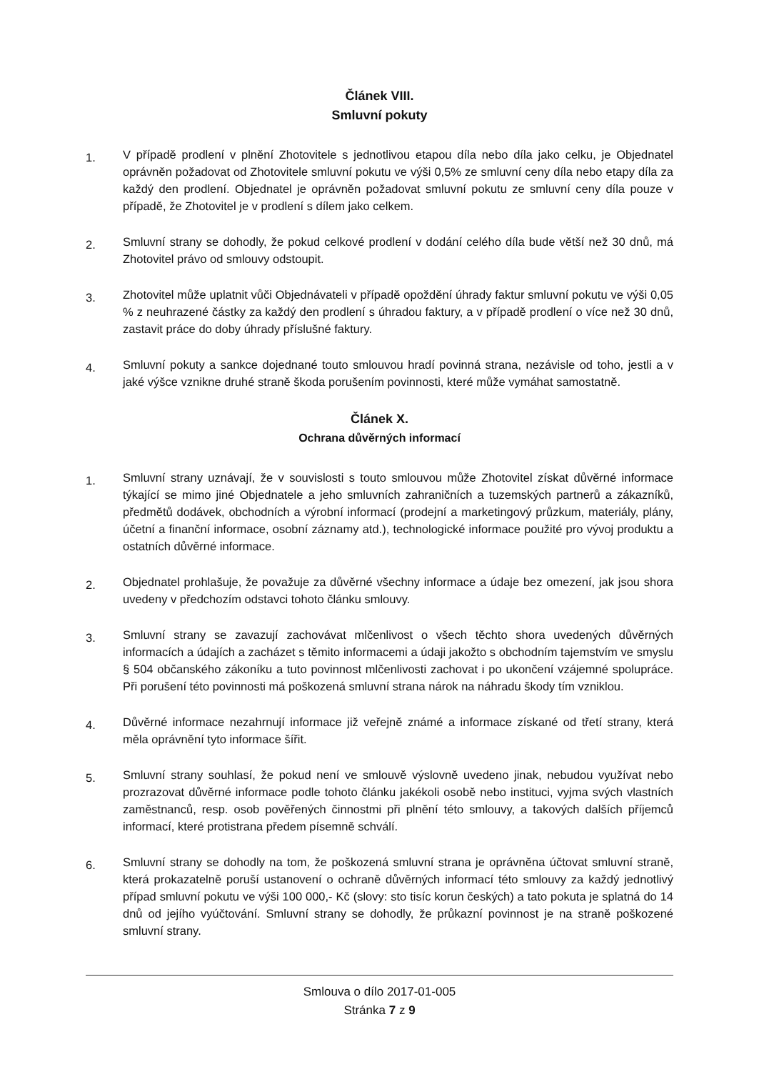Článek VIII.
Smluvní pokuty
1.
V případě prodlení v plnění Zhotovitele s jednotlivou etapou díla nebo díla jako celku, je Objednatel oprávněn požadovat od Zhotovitele smluvní pokutu ve výši 0,5% ze smluvní ceny díla nebo etapy díla za každý den prodlení. Objednatel je oprávněn požadovat smluvní pokutu ze smluvní ceny díla pouze v případě, že Zhotovitel je v prodlení s dílem jako celkem.
2.
Smluvní strany se dohodly, že pokud celkové prodlení v dodání celého díla bude větší než 30 dnů, má Zhotovitel právo od smlouvy odstoupit.
3.
Zhotovitel může uplatnit vůči Objednávateli v případě opoždění úhrady faktur smluvní pokutu ve výši 0,05 % z neuhrazené částky za každý den prodlení s úhradou faktury, a v případě prodlení o více než 30 dnů, zastavit práce do doby úhrady příslušné faktury.
4.
Smluvní pokuty a sankce dojednané touto smlouvou hradí povinná strana, nezávisle od toho, jestli a v jaké výšce vznikne druhé straně škoda porušením povinnosti, které může vymáhat samostatně.
Článek X.
Ochrana důvěrných informací
1.
Smluvní strany uznávají, že v souvislosti s touto smlouvou může Zhotovitel získat důvěrné informace týkající se mimo jiné Objednatele a jeho smluvních zahraničních a tuzemských partnerů a zákazníků, předmětů dodávek, obchodních a výrobní informací (prodejní a marketingový průzkum, materiály, plány, účetní a finanční informace, osobní záznamy atd.), technologické informace použité pro vývoj produktu a ostatních důvěrné informace.
2.
Objednatel prohlašuje, že považuje za důvěrné všechny informace a údaje bez omezení, jak jsou shora uvedeny v předchozím odstavci tohoto článku smlouvy.
3.
Smluvní strany se zavazují zachovávat mlčenlivost o všech těchto shora uvedených důvěrných informacích a údajích a zacházet s těmito informacemi a údaji jakožto s obchodním tajemstvím ve smyslu § 504 občanského zákoníku a tuto povinnost mlčenlivosti zachovat i po ukončení vzájemné spolupráce. Při porušení této povinnosti má poškozená smluvní strana nárok na náhradu škody tím vzniklou.
4.
Důvěrné informace nezahrnují informace již veřejně známé a informace získané od třetí strany, která měla oprávnění tyto informace šířit.
5.
Smluvní strany souhlasí, že pokud není ve smlouvě výslovně uvedeno jinak, nebudou využívat nebo prozrazovat důvěrné informace podle tohoto článku jakékoli osobě nebo instituci, vyjma svých vlastních zaměstnanců, resp. osob pověřených činnostmi při plnění této smlouvy, a takových dalších příjemců informací, které protistrana předem písemně schválí.
6.
Smluvní strany se dohodly na tom, že poškozená smluvní strana je oprávněna účtovat smluvní straně, která prokazatelně poruší ustanovení o ochraně důvěrných informací této smlouvy za každý jednotlivý případ smluvní pokutu ve výši 100 000,- Kč (slovy: sto tisíc korun českých) a tato pokuta je splatná do 14 dnů od jejího vyúčtování. Smluvní strany se dohodly, že průkazní povinnost je na straně poškozené smluvní strany.
Smlouva o dílo 2017-01-005
Stránka 7 z 9